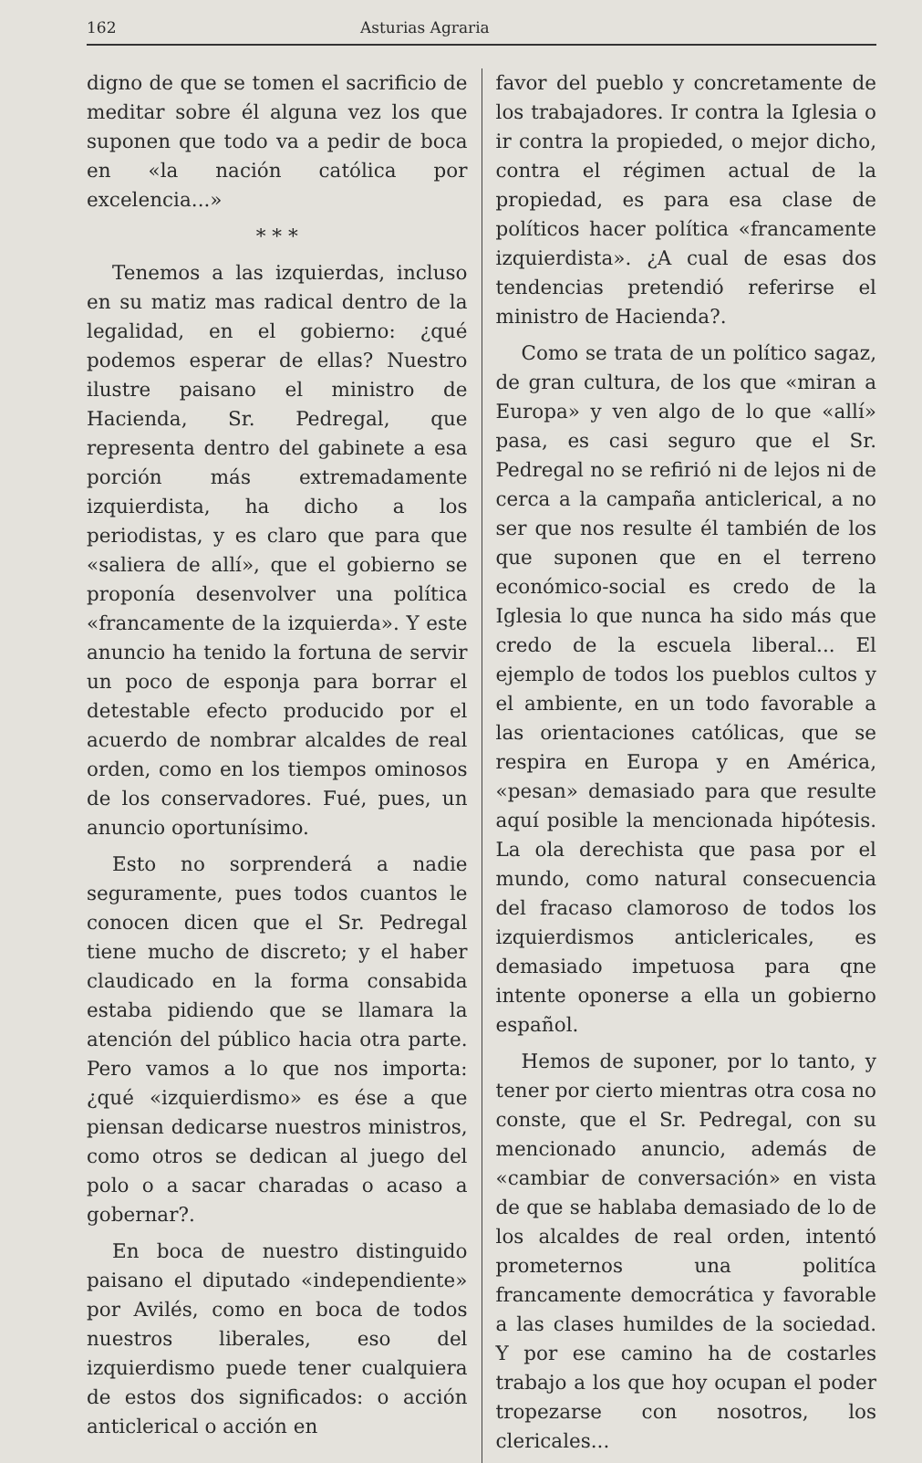162 Asturias Agraria
digno de que se tomen el sacrificio de meditar sobre él alguna vez los que suponen que todo va a pedir de boca en «la nación católica por excelencia...»
* * *
Tenemos a las izquierdas, incluso en su matiz mas radical dentro de la legalidad, en el gobierno: ¿qué podemos esperar de ellas? Nuestro ilustre paisano el ministro de Hacienda, Sr. Pedregal, que representa dentro del gabinete a esa porción más extremadamente izquierdista, ha dicho a los periodistas, y es claro que para que «saliera de allí», que el gobierno se proponía desenvolver una política «francamente de la izquierda». Y este anuncio ha tenido la fortuna de servir un poco de esponja para borrar el detestable efecto producido por el acuerdo de nombrar alcaldes de real orden, como en los tiempos ominosos de los conservadores. Fué, pues, un anuncio oportunísimo.
Esto no sorprenderá a nadie seguramente, pues todos cuantos le conocen dicen que el Sr. Pedregal tiene mucho de discreto; y el haber claudicado en la forma consabida estaba pidiendo que se llamara la atención del público hacia otra parte. Pero vamos a lo que nos importa: ¿qué «izquierdismo» es ése a que piensan dedicarse nuestros ministros, como otros se dedican al juego del polo o a sacar charadas o acaso a gobernar?.
En boca de nuestro distinguido paisano el diputado «independiente» por Avilés, como en boca de todos nuestros liberales, eso del izquierdismo puede tener cualquiera de estos dos significados: o acción anticlerical o acción en
favor del pueblo y concretamente de los trabajadores. Ir contra la Iglesia o ir contra la propieded, o mejor dicho, contra el régimen actual de la propiedad, es para esa clase de políticos hacer política «francamente izquierdista». ¿A cual de esas dos tendencias pretendió referirse el ministro de Hacienda?.
Como se trata de un político sagaz, de gran cultura, de los que «miran a Europa» y ven algo de lo que «allí» pasa, es casi seguro que el Sr. Pedregal no se refirió ni de lejos ni de cerca a la campaña anticlerical, a no ser que nos resulte él también de los que suponen que en el terreno económico-social es credo de la Iglesia lo que nunca ha sido más que credo de la escuela liberal... El ejemplo de todos los pueblos cultos y el ambiente, en un todo favorable a las orientaciones católicas, que se respira en Europa y en América, «pesan» demasiado para que resulte aquí posible la mencionada hipótesis. La ola derechista que pasa por el mundo, como natural consecuencia del fracaso clamoroso de todos los izquierdismos anticlericales, es demasiado impetuosa para qne intente oponerse a ella un gobierno español.
Hemos de suponer, por lo tanto, y tener por cierto mientras otra cosa no conste, que el Sr. Pedregal, con su mencionado anuncio, además de «cambiar de conversación» en vista de que se hablaba demasiado de lo de los alcaldes de real orden, intentó prometernos una politíca francamente democrática y favorable a las clases humildes de la sociedad. Y por ese camino ha de costarles trabajo a los que hoy ocupan el poder tropezarse con nosotros, los clericales...